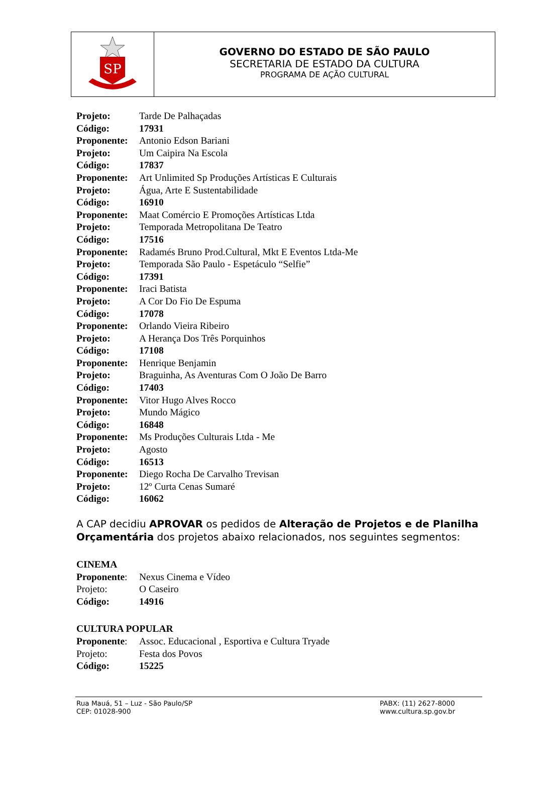SP
GOVERNO DO ESTADO DE SÃO PAULO
SECRETARIA DE ESTADO DA CULTURA
PROGRAMA DE AÇÃO CULTURAL
Projeto: Tarde De Palhaçadas
Código: 17931
Proponente: Antonio Edson Bariani
Projeto: Um Caipira Na Escola
Código: 17837
Proponente: Art Unlimited Sp Produções Artísticas E Culturais
Projeto: Água, Arte E Sustentabilidade
Código: 16910
Proponente: Maat Comércio E Promoções Artísticas Ltda
Projeto: Temporada Metropolitana De Teatro
Código: 17516
Proponente: Radamés Bruno Prod.Cultural, Mkt E Eventos Ltda-Me
Projeto: Temporada São Paulo - Espetáculo “Selfie”
Código: 17391
Proponente: Iraci Batista
Projeto: A Cor Do Fio De Espuma
Código: 17078
Proponente: Orlando Vieira Ribeiro
Projeto: A Herança Dos Três Porquinhos
Código: 17108
Proponente: Henrique Benjamin
Projeto: Braguinha, As Aventuras Com O João De Barro
Código: 17403
Proponente: Vitor Hugo Alves Rocco
Projeto: Mundo Mágico
Código: 16848
Proponente: Ms Produções Culturais Ltda - Me
Projeto: Agosto
Código: 16513
Proponente: Diego Rocha De Carvalho Trevisan
Projeto: 12º Curta Cenas Sumaré
Código: 16062
A CAP decidiu APROVAR os pedidos de Alteração de Projetos e de Planilha Orçamentária dos projetos abaixo relacionados, nos seguintes segmentos:
CINEMA
Proponente: Nexus Cinema e Vídeo
Projeto: O Caseiro
Código: 14916
CULTURA POPULAR
Proponente: Assoc. Educacional , Esportiva e Cultura Tryade
Projeto: Festa dos Povos
Código: 15225
Rua Mauá, 51 – Luz - São Paulo/SP
CEP: 01028-900
PABX: (11) 2627-8000
www.cultura.sp.gov.br